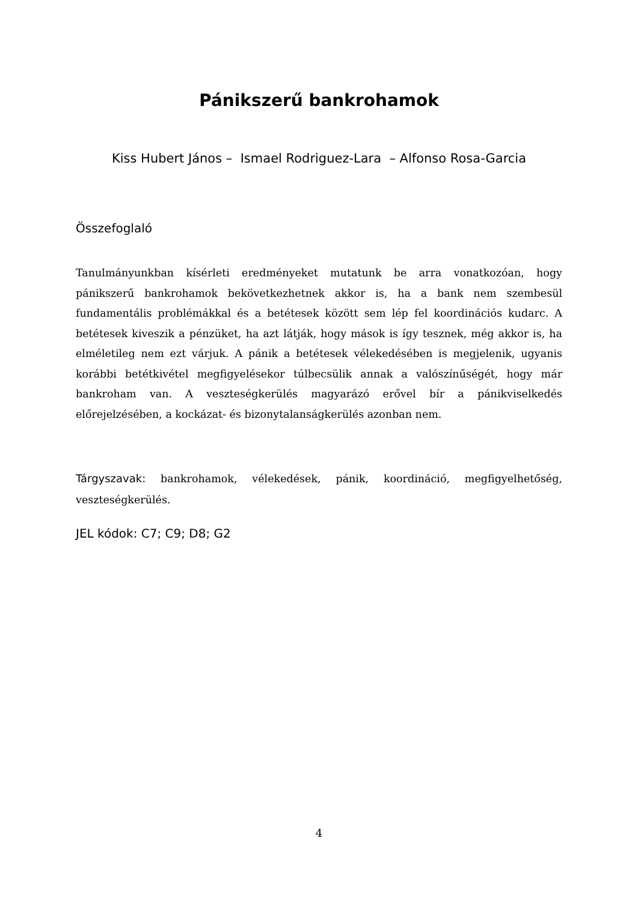Pánikszerű bankrohamok
Kiss Hubert János – Ismael Rodriguez-Lara – Alfonso Rosa-Garcia
Összefoglaló
Tanulmányunkban kísérleti eredményeket mutatunk be arra vonatkozóan, hogy pánikszerű bankrohamok bekövetkezhetnek akkor is, ha a bank nem szembesül fundamentális problémákkal és a betétesek között sem lép fel koordinációs kudarc. A betétesek kiveszik a pénzüket, ha azt látják, hogy mások is így tesznek, még akkor is, ha elméletileg nem ezt várjuk. A pánik a betétesek vélekedésében is megjelenik, ugyanis korábbi betétkivétel megfigyelésekor túlbecsülik annak a valószínűségét, hogy már bankroham van. A veszteségkerülés magyarázó erővel bír a pánikviselkedés előrejelzésében, a kockázat- és bizonytalanságkerülés azonban nem.
Tárgyszavak: bankrohamok, vélekedések, pánik, koordináció, megfigyelhetőség, veszteségkerülés.
JEL kódok: C7; C9; D8; G2
4